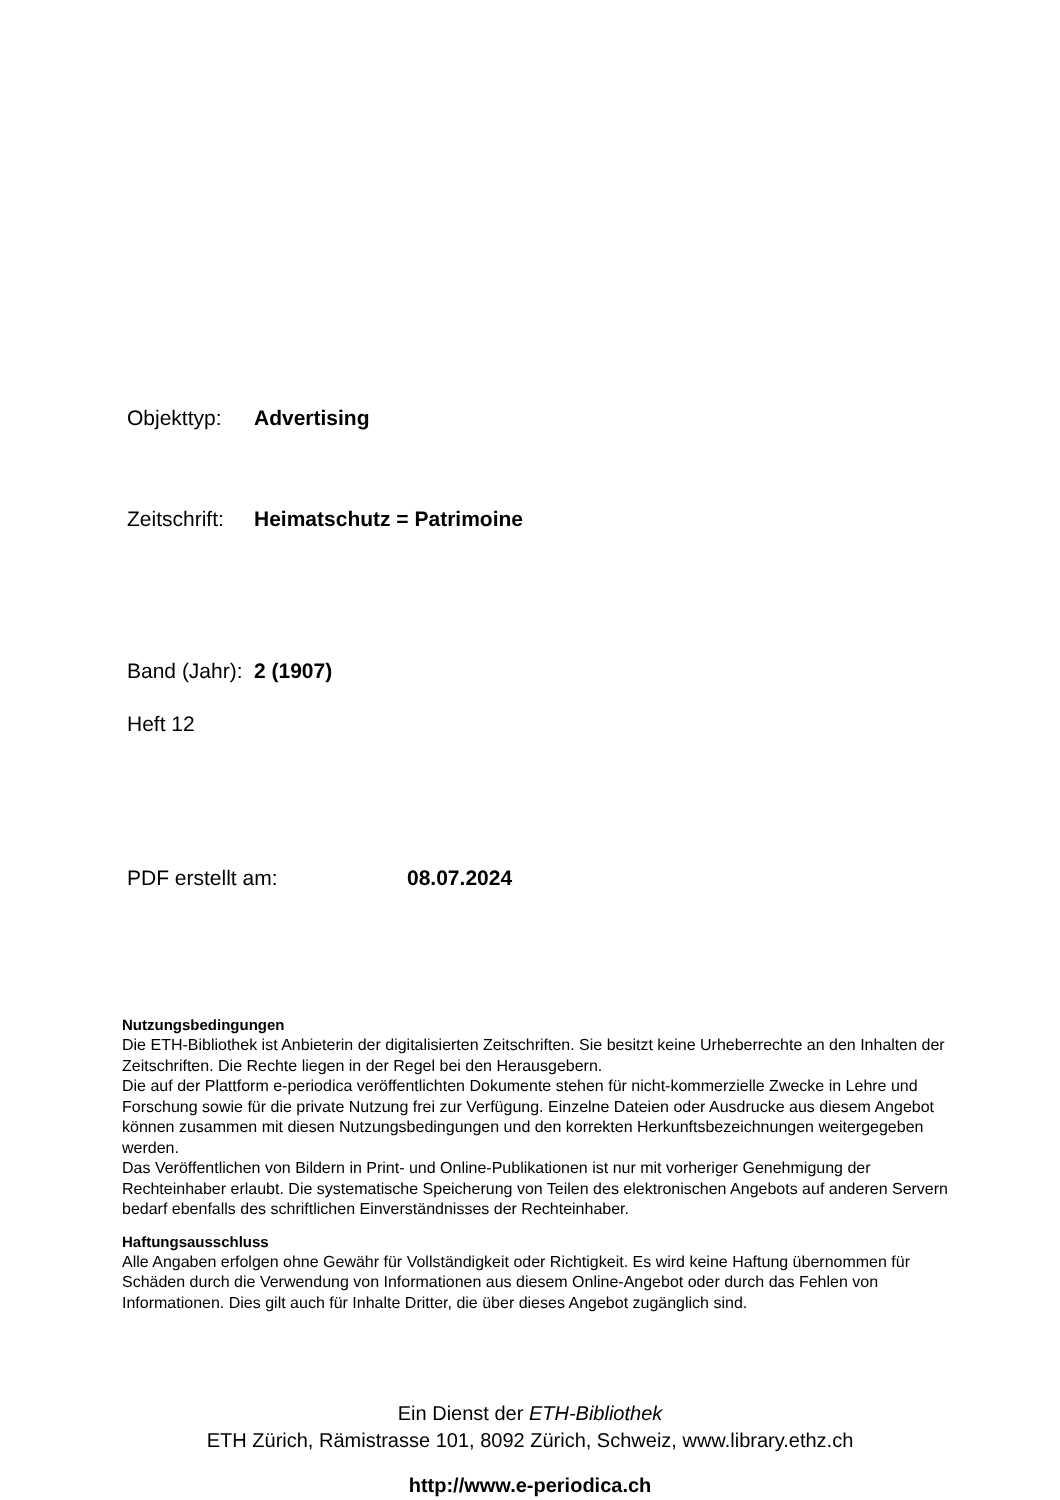Objekttyp: Advertising
Zeitschrift: Heimatschutz = Patrimoine
Band (Jahr): 2 (1907)
Heft 12
PDF erstellt am: 08.07.2024
Nutzungsbedingungen
Die ETH-Bibliothek ist Anbieterin der digitalisierten Zeitschriften. Sie besitzt keine Urheberrechte an den Inhalten der Zeitschriften. Die Rechte liegen in der Regel bei den Herausgebern.
Die auf der Plattform e-periodica veröffentlichten Dokumente stehen für nicht-kommerzielle Zwecke in Lehre und Forschung sowie für die private Nutzung frei zur Verfügung. Einzelne Dateien oder Ausdrucke aus diesem Angebot können zusammen mit diesen Nutzungsbedingungen und den korrekten Herkunftsbezeichnungen weitergegeben werden.
Das Veröffentlichen von Bildern in Print- und Online-Publikationen ist nur mit vorheriger Genehmigung der Rechteinhaber erlaubt. Die systematische Speicherung von Teilen des elektronischen Angebots auf anderen Servern bedarf ebenfalls des schriftlichen Einverständnisses der Rechteinhaber.
Haftungsausschluss
Alle Angaben erfolgen ohne Gewähr für Vollständigkeit oder Richtigkeit. Es wird keine Haftung übernommen für Schäden durch die Verwendung von Informationen aus diesem Online-Angebot oder durch das Fehlen von Informationen. Dies gilt auch für Inhalte Dritter, die über dieses Angebot zugänglich sind.
Ein Dienst der ETH-Bibliothek
ETH Zürich, Rämistrasse 101, 8092 Zürich, Schweiz, www.library.ethz.ch
http://www.e-periodica.ch